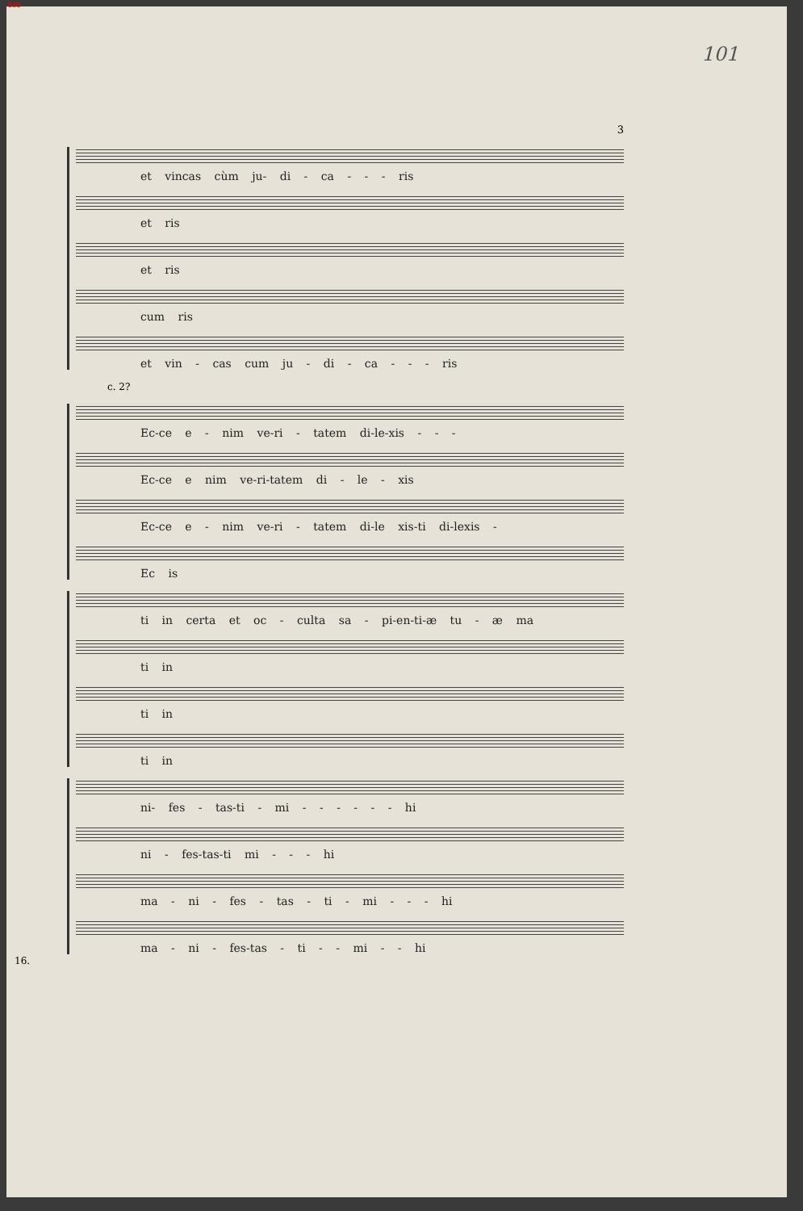BSB
101
3
et vincas cùm ju- di - ca - - - ris
et ris
et ris
cum ris
et vin - cas cum ju - di - ca - - - ris
c. 2?
Ec-ce e - nim ve-ri - tatem di-le-xis - - -
Ec-ce e nim ve-ri-tatem di - le - xis
Ec-ce e - nim ve-ri - tatem di-le xis-ti di-lexis -
Ec is
ti in certa et oc - culta sa - pi-en-ti-æ tu - æ ma
ti in
ti in
ti in
ni- fes - tas-ti - mi - - - - - - hi
ni - fes-tas-ti mi - - - hi
ma - ni - fes - tas - ti - mi - - - hi
ma - ni - fes-tas - ti - - mi - - hi
16.